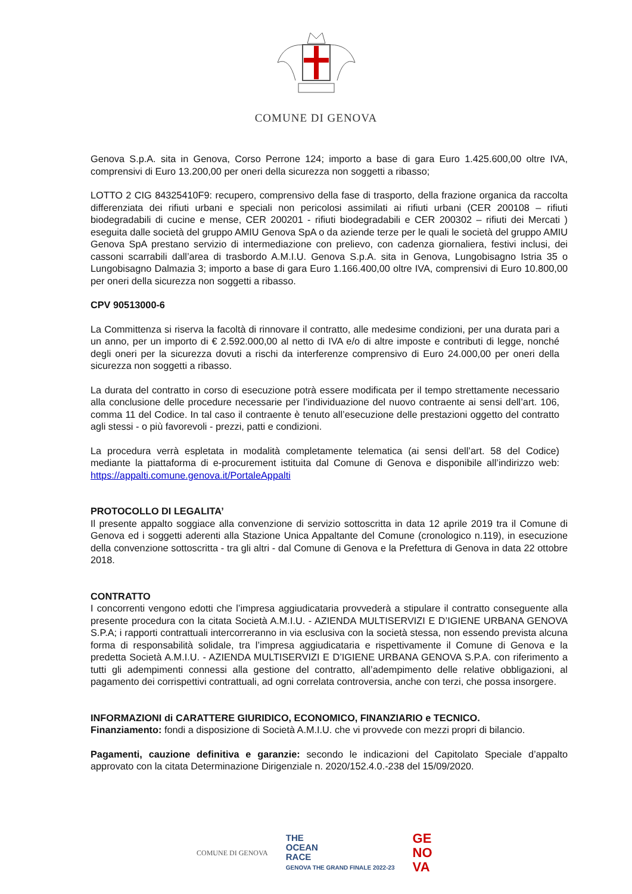COMUNE DI GENOVA
Genova S.p.A. sita in Genova, Corso Perrone 124; importo a base di gara Euro 1.425.600,00 oltre IVA, comprensivi di Euro 13.200,00 per oneri della sicurezza non soggetti a ribasso;
LOTTO 2 CIG 84325410F9: recupero, comprensivo della fase di trasporto, della frazione organica da raccolta differenziata dei rifiuti urbani e speciali non pericolosi assimilati ai rifiuti urbani (CER 200108 – rifiuti biodegradabili di cucine e mense, CER 200201 - rifiuti biodegradabili e CER 200302 – rifiuti dei Mercati ) eseguita dalle società del gruppo AMIU Genova SpA o da aziende terze per le quali le società del gruppo AMIU Genova SpA prestano servizio di intermediazione con prelievo, con cadenza giornaliera, festivi inclusi, dei cassoni scarrabili dall’area di trasbordo A.M.I.U. Genova S.p.A. sita in Genova, Lungobisagno Istria 35 o Lungobisagno Dalmazia 3; importo a base di gara Euro 1.166.400,00 oltre IVA, comprensivi di Euro 10.800,00 per oneri della sicurezza non soggetti a ribasso.
CPV 90513000-6
La Committenza si riserva la facoltà di rinnovare il contratto, alle medesime condizioni, per una durata pari a un anno, per un importo di € 2.592.000,00 al netto di IVA e/o di altre imposte e contributi di legge, nonché degli oneri per la sicurezza dovuti a rischi da interferenze comprensivo di Euro 24.000,00 per oneri della sicurezza non soggetti a ribasso.
La durata del contratto in corso di esecuzione potrà essere modificata per il tempo strettamente necessario alla conclusione delle procedure necessarie per l’individuazione del nuovo contraente ai sensi dell’art. 106, comma 11 del Codice. In tal caso il contraente è tenuto all’esecuzione delle prestazioni oggetto del contratto agli stessi - o più favorevoli - prezzi, patti e condizioni.
La procedura verrà espletata in modalità completamente telematica (ai sensi dell’art. 58 del Codice) mediante la piattaforma di e-procurement istituita dal Comune di Genova e disponibile all’indirizzo web: https://appalti.comune.genova.it/PortaleAppalti
PROTOCOLLO DI LEGALITA’
Il presente appalto soggiace alla convenzione di servizio sottoscritta in data 12 aprile 2019 tra il Comune di Genova ed i soggetti aderenti alla Stazione Unica Appaltante del Comune (cronologico n.119), in esecuzione della convenzione sottoscritta - tra gli altri - dal Comune di Genova e la Prefettura di Genova in data 22 ottobre 2018.
CONTRATTO
I concorrenti vengono edotti che l’impresa aggiudicataria provvederà a stipulare il contratto conseguente alla presente procedura con la citata Società A.M.I.U. - AZIENDA MULTISERVIZI E D’IGIENE URBANA GENOVA S.P.A; i rapporti contrattuali intercorreranno in via esclusiva con la società stessa, non essendo prevista alcuna forma di responsabilità solidale, tra l’impresa aggiudicataria e rispettivamente il Comune di Genova e la predetta Società A.M.I.U. - AZIENDA MULTISERVIZI E D’IGIENE URBANA GENOVA S.P.A. con riferimento a tutti gli adempimenti connessi alla gestione del contratto, all’adempimento delle relative obbligazioni, al pagamento dei corrispettivi contrattuali, ad ogni correlata controversia, anche con terzi, che possa insorgere.
INFORMAZIONI di CARATTERE GIURIDICO, ECONOMICO, FINANZIARIO e TECNICO.
Finanziamento: fondi a disposizione di Società A.M.I.U. che vi provvede con mezzi propri di bilancio.
Pagamenti, cauzione definitiva e garanzie: secondo le indicazioni del Capitolato Speciale d’appalto approvato con la citata Determinazione Dirigenziale n. 2020/152.4.0.-238 del 15/09/2020.
COMUNE DI GENOVA
THE
OCEAN
RACE
GENOVA THE GRAND FINALE 2022-23
GE
NO
VA